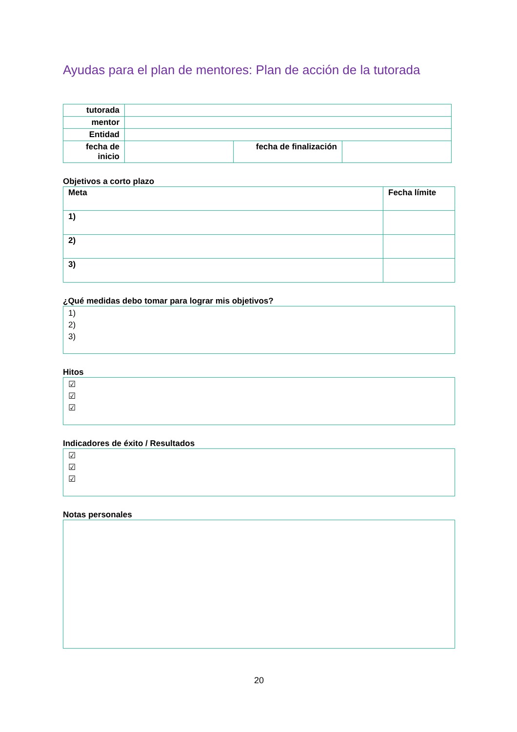Ayudas para el plan de mentores: Plan de acción de la tutorada
| tutorada | | | |
| mentor | | | |
| Entidad | | | |
| fecha de inicio | | fecha de finalización | |
Objetivos a corto plazo
| Meta | Fecha límite |
| 1) | |
| 2) | |
| 3) | |
¿Qué medidas debo tomar para lograr mis objetivos?
1)
2)
3)
Hitos
☑
☑
☑
Indicadores de éxito / Resultados
☑
☑
☑
Notas personales
20